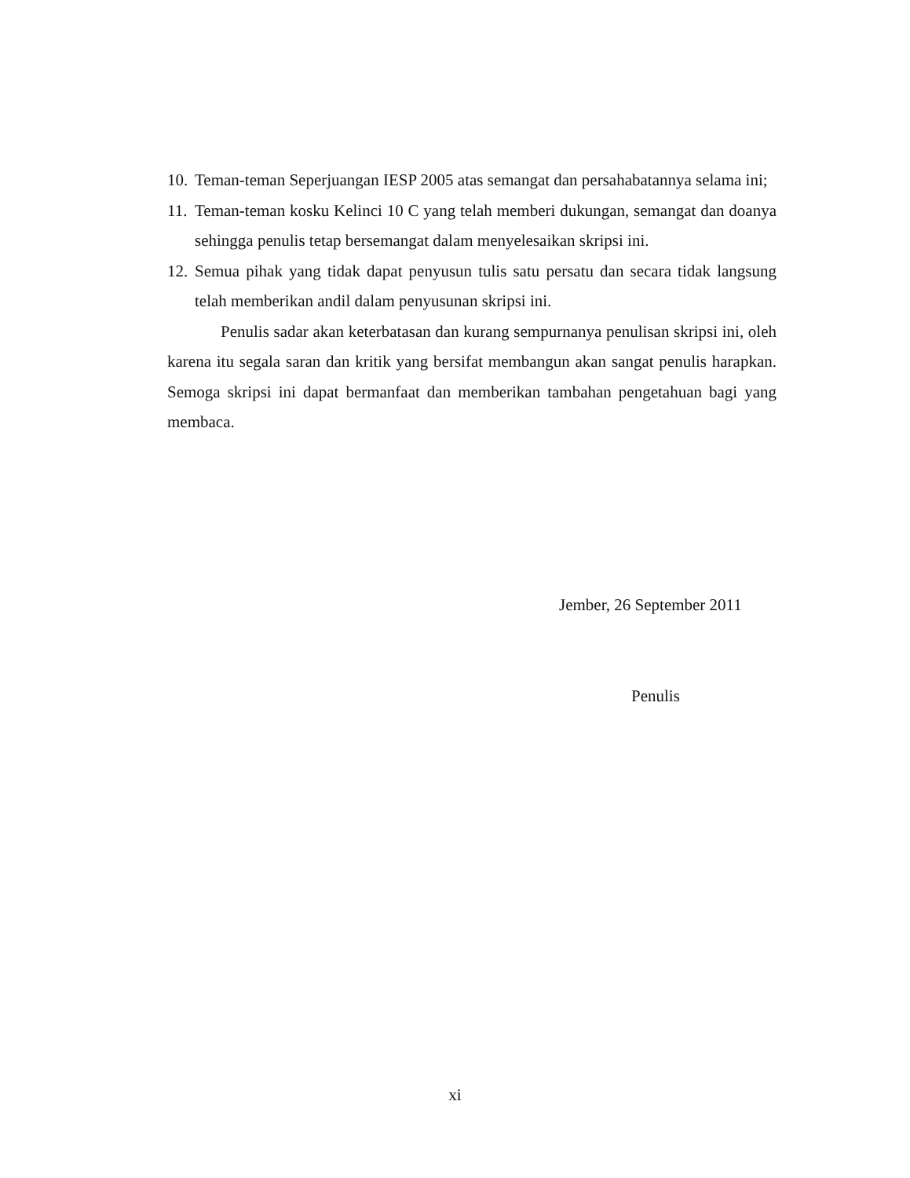10. Teman-teman Seperjuangan IESP 2005 atas semangat dan persahabatannya selama ini;
11. Teman-teman kosku Kelinci 10 C yang telah memberi dukungan, semangat dan doanya sehingga penulis tetap bersemangat dalam menyelesaikan skripsi ini.
12. Semua pihak yang tidak dapat penyusun tulis satu persatu dan secara tidak langsung telah memberikan andil dalam penyusunan skripsi ini.
Penulis sadar akan keterbatasan dan kurang sempurnanya penulisan skripsi ini, oleh karena itu segala saran dan kritik yang bersifat membangun akan sangat penulis harapkan. Semoga skripsi ini dapat bermanfaat dan memberikan tambahan pengetahuan bagi yang membaca.
Jember, 26 September 2011
Penulis
xi